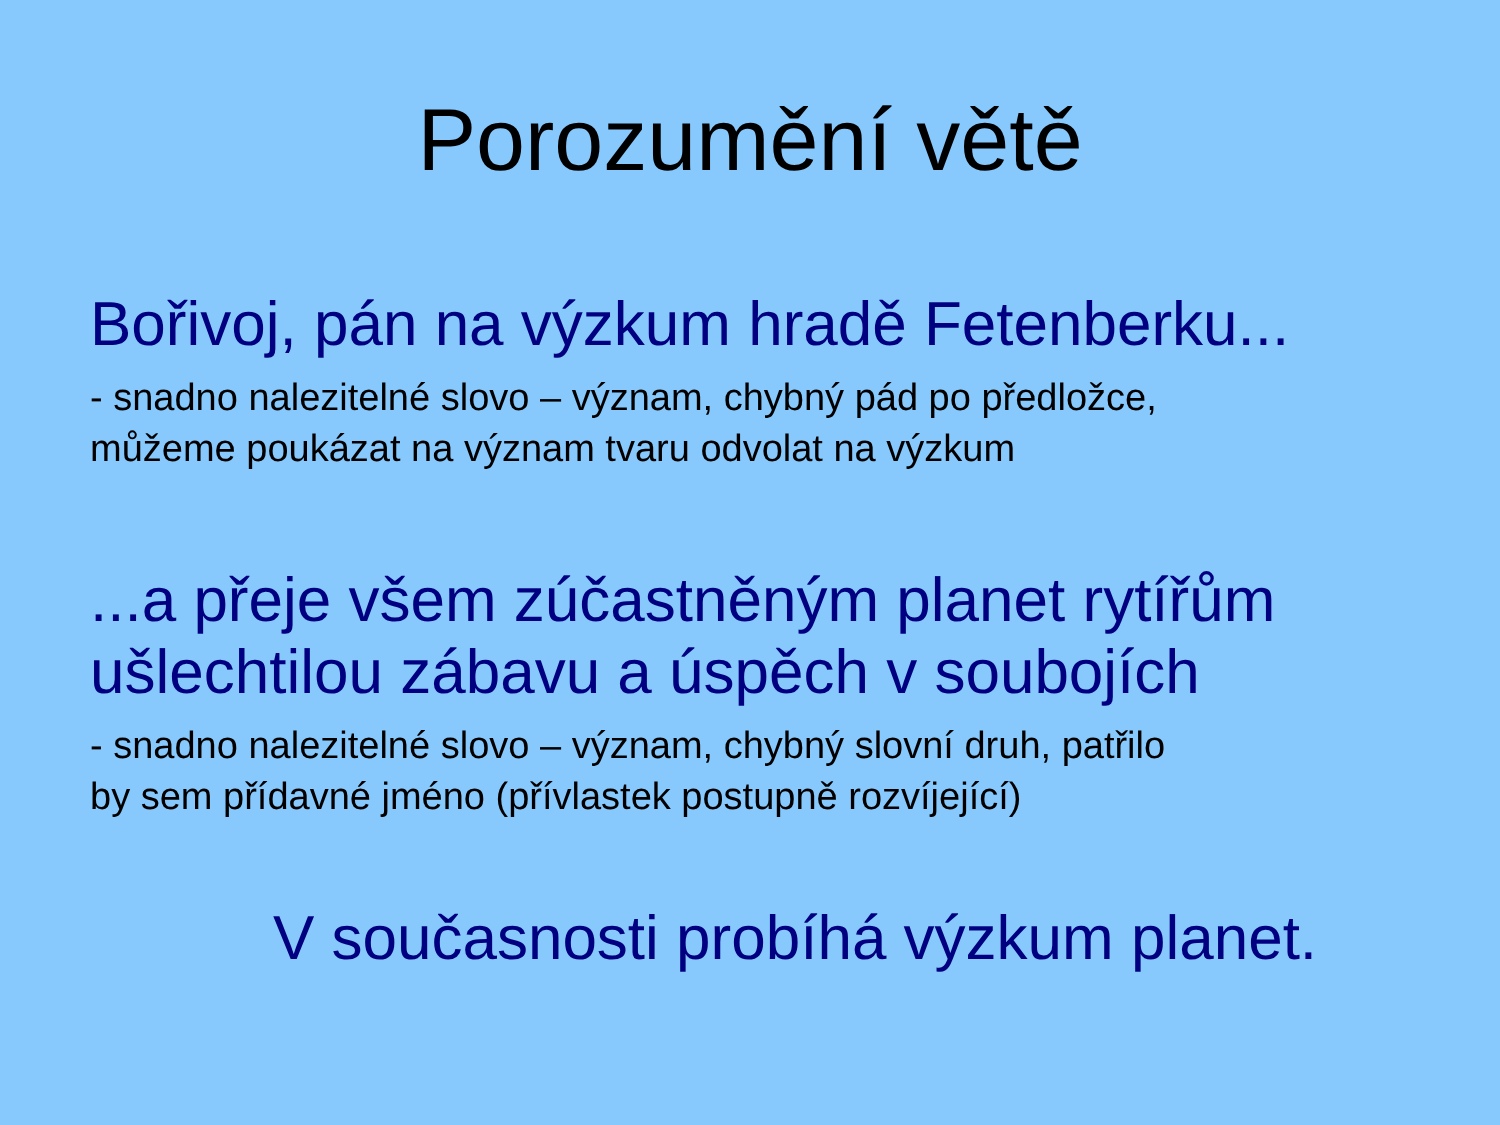Porozumění větě
Bořivoj, pán na výzkum hradě Fetenberku...
- snadno nalezitelné slovo – význam, chybný pád po předložce,
můžeme poukázat na význam tvaru odvolat na výzkum
...a přeje všem zúčastněným planet rytířům
ušlechtilou zábavu a úspěch v soubojích
- snadno nalezitelné slovo – význam, chybný slovní druh, patřilo
by sem přídavné jméno (přívlastek postupně rozvíjející)
V současnosti probíhá výzkum planet.